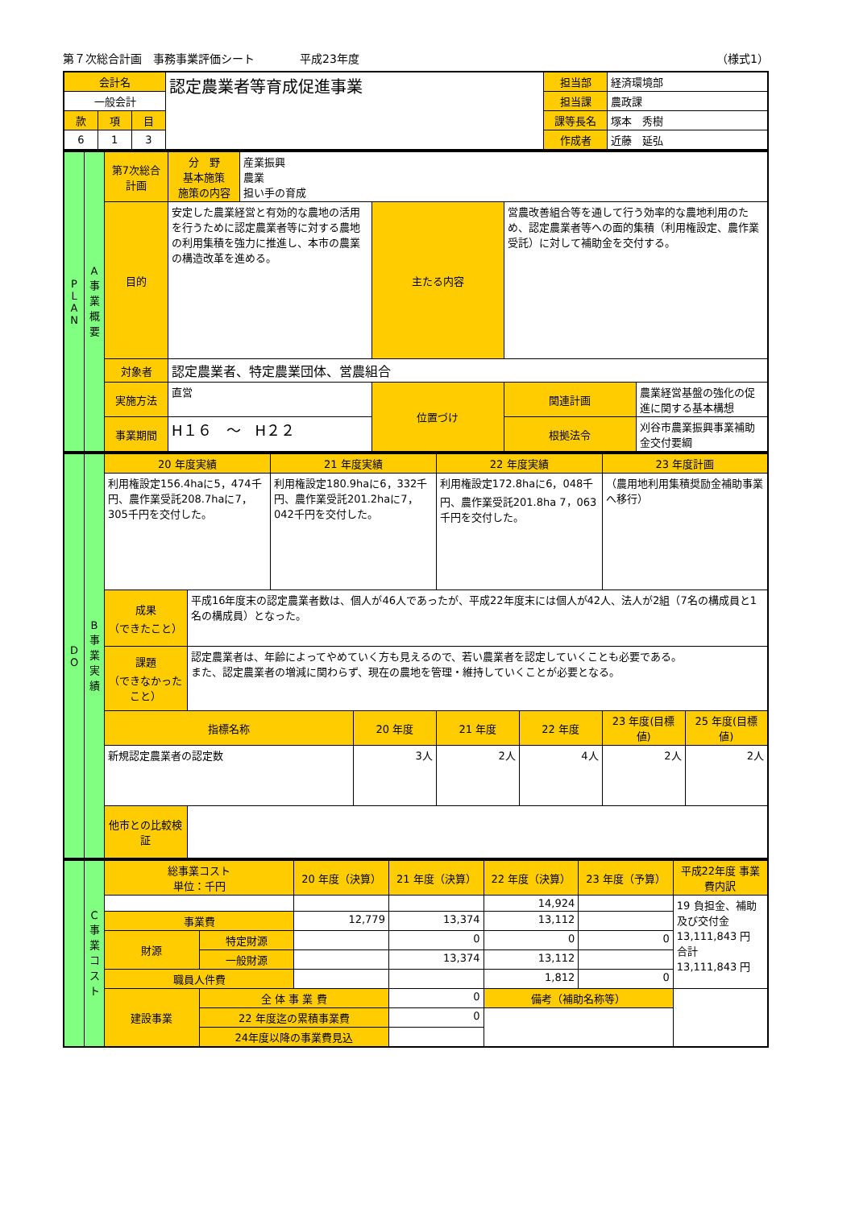第７次総合計画　事務事業評価シート　　　　平成23年度 （様式1）
| 会計名 | | | 認定農業者等育成促進事業 | 担当部 | 経済環境部 |
| 一般会計 | | | | 担当課 | 農政課 |
| 款 | 項 | 目 | | 課等長名 | 塚本 秀樹 |
| 6 | 1 | 3 | | 作成者 | 近藤 延弘 |
| P L A N | A 事業概要 | 第7次総合計画 | 分 野 基本施策 施策の内容 | 産業振興 農業 担い手の育成 | | | |
| | | 目的 | 安定した農業経営と有効的な農地の活用を行うために認定農業者等に対する農地の利用集積を強力に推進し、本市の農業の構造改革を進める。 | | 主たる内容 | 営農改善組合等を通して行う効率的な農地利用のため、認定農業者等への面的集積（利用権設定、農作業受託）に対して補助金を交付する。 | |
| | | 対象者 | 認定農業者、特定農業団体、営農組合 | | | | |
| | | 実施方法 | 直営 | | 位置づけ | 関連計画 | 農業経営基盤の強化の促進に関する基本構想 |
| | | 事業期間 | H１６ ～ H２２ | | | 根拠法令 | 刈谷市農業振興事業補助金交付要綱 |
| D O | B 事業実績 | 20 年度実績 | | 21 年度実績 | | 22 年度実績 | | 23 年度計画 | |
| | | 利用権設定156.4haに5，474千円、農作業受託208.7haに7，305千円を交付した。 | | 利用権設定180.9haに6，332千円、農作業受託201.2haに7，042千円を交付した。 | | 利用権設定172.8haに6，048千円、農作業受託201.8ha 7，063千円を交付した。 | | （農用地利用集積奨励金補助事業へ移行） | |
| | | 成果 （できたこと） | 平成16年度末の認定農業者数は、個人が46人であったが、平成22年度末には個人が42人、法人が2組（7名の構成員と1名の構成員）となった。 | | | | | | |
| | | 課題 （できなかったこと） | 認定農業者は、年齢によってやめていく方も見えるので、若い農業者を認定していくことも必要である。 また、認定農業者の増減に関わらず、現在の農地を管理・維持していくことが必要となる。 | | | | | | |
| | | 指標名称 | | | 20 年度 | 21 年度 | 22 年度 | 23 年度(目標値) | 25 年度(目標値) |
| | | 新規認定農業者の認定数 | | | 3人 | 2人 | 4人 | 2人 | 2人 |
| | | 他市との比較検証 | | | | | | | |
| | C 事業コスト | 総事業コスト 単位：千円 | | 20 年度（決算） | 21 年度（決算） | 22 年度（決算） | 23 年度（予算） | 平成22年度 事業費内訳 |
| | | | | | | 14,924 | | 19 負担金、補助及び交付金 13,111,843 円 合計 13,111,843 円 |
| | | 事業費 | | 12,779 | 13,374 | 13,112 | | |
| | | 財源 | 特定財源 | | 0 | 0 | 0 | |
| | | | 一般財源 | | 13,374 | 13,112 | | |
| | | 職員人件費 | | | | 1,812 | 0 | |
| | | 建設事業 | 全 体 事 業 費 | | 0 | 備考（補助名称等） | | |
| | | | 22 年度迄の累積事業費 | | 0 | | | |
| | | | 24年度以降の事業費見込 | | | | | |